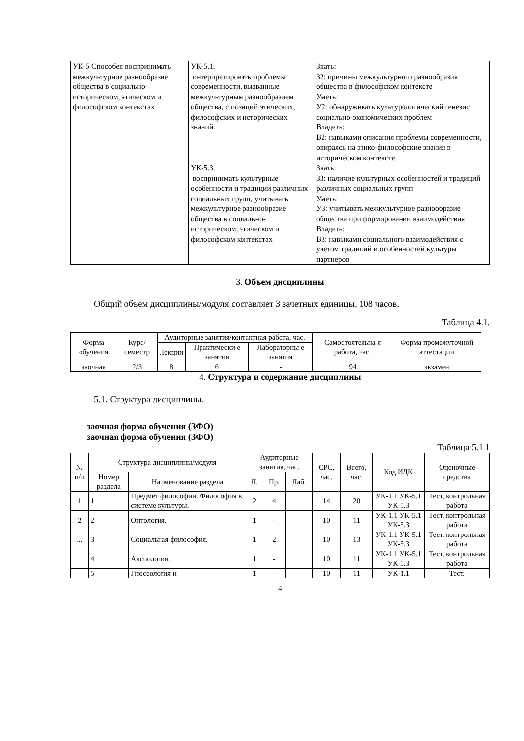| УК-5 Способен воспринимать межкультурное разнообразие общества в социально-историческом, этическом и философском контекстах | УК-5.1. интерпретировать проблемы современности, вызванные межкультурным разнообразием общества, с позиций этических, философских и исторических знаний | Знать: З2: причины межкультурного разнообразия общества в философском контексте Уметь: У2: обнаруживать культурологический генезис социально-экономических проблем Владеть: В2: навыками описания проблемы современности, опираясь на этико-философские знания в историческом контексте |
| | УК-5.3. воспринимать культурные особенности и традиции различных социальных групп, учитывать межкультурное разнообразие общества в социально-историческом, этическом и философском контекстах | Знать: З3: наличие культурных особенностей и традиций различных социальных групп Уметь: У3: учитывать межкультурное разнообразие общества при формировании взаимодействия Владеть: В3: навыками социального взаимодействия с учетом традиций и особенностей культуры партнеров |
3. Объем дисциплины
Общий объем дисциплины/модуля составляет 3 зачетных единицы, 108 часов.
Таблица 4.1.
| Форма обучения | Курс/ семестр | Аудиторные занятия/контактная работа, час. | | | Самостоятельна я работа, час. | Форма промежуточной аттестации |
| | | Лекции | Практически е занятия | Лабораторны е занятия | | |
| заочная | 2/3 | 8 | 6 | - | 94 | экзамен |
4. Структура и содержание дисциплины
5.1. Структура дисциплины.
заочная форма обучения (ЗФО)
заочная форма обучения (ЗФО)
Таблица 5.1.1
| № п/п | Структура дисциплины/модуля | | Аудиторные занятия, час. | | | СРС, час. | Всего, час. | Код ИДК | Оценочные средства |
| --- | --- | --- | --- | --- | --- | --- | --- | --- | --- |
| | Номер раздела | Наименование раздела | Л. | Пр. | Лаб. | | | | |
| 1 | 1 | Предмет философии. Философия в системе культуры. | 2 | 4 | | 14 | 20 | УК-1.1 УК-5.1 УК-5.3 | Тест, контрольная работа |
| 2 | 2 | Онтология. | 1 | - | | 10 | 11 | УК-1.1 УК-5.1 УК-5.3 | Тест, контрольная работа |
| … | 3 | Социальная философия. | 1 | 2 | | 10 | 13 | УК-1.1 УК-5.1 УК-5.3 | Тест, контрольная работа |
| | 4 | Аксиология. | 1 | - | | 10 | 11 | УК-1.1 УК-5.1 УК-5.3 | Тест, контрольная работа |
| | 5 | Гносеология и | 1 | - | | 10 | 11 | УК-1.1 | Тест, |
4